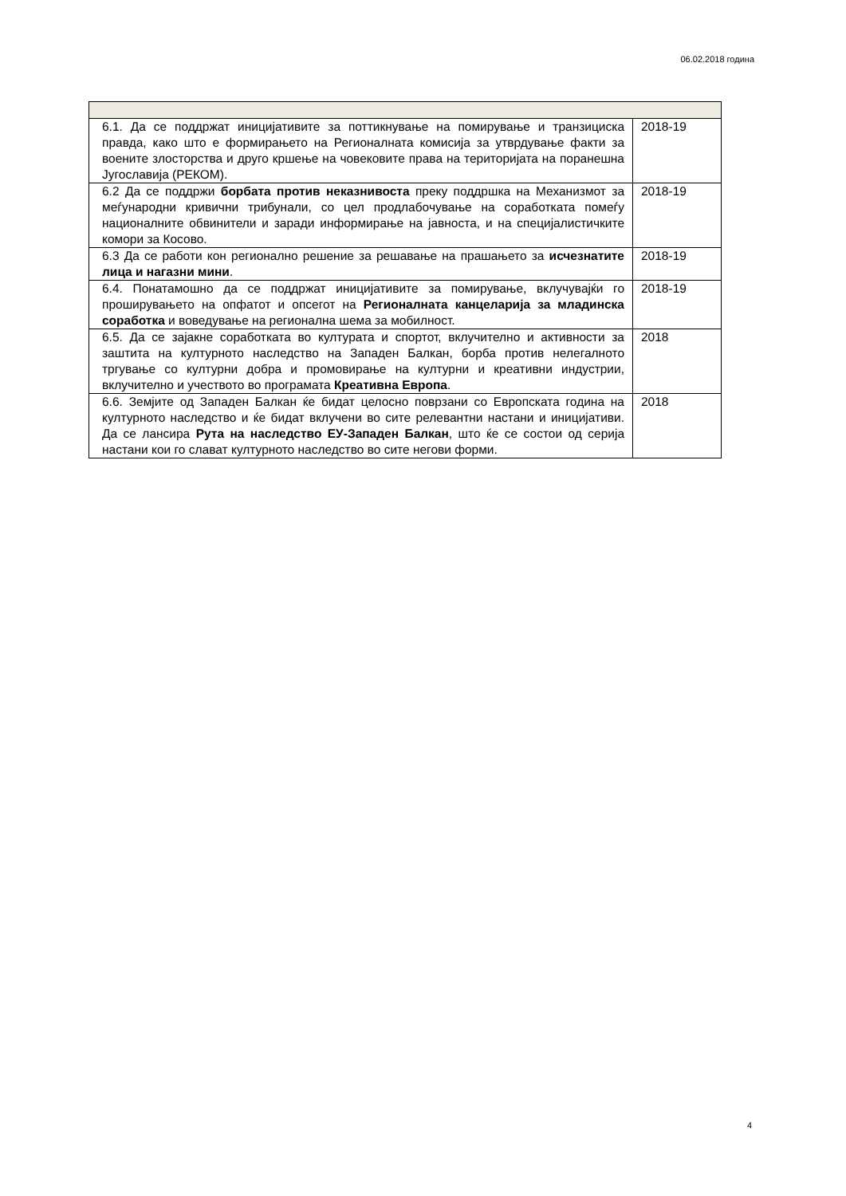06.02.2018 година
| 6.1. Да се поддржат иницијативите за поттикнување на помирување и транзициска правда, како што е формирањето на Регионалната комисија за утврдување факти за воените злосторства и друго кршење на човековите права на територијата на поранешна Југославија (РЕКОМ). | 2018-19 |
| 6.2 Да се поддржи борбата против неказнивоста преку поддршка на Механизмот за меѓународни кривични трибунали, со цел продлабочување на соработката помеѓу националните обвинители и заради информирање на јавноста, и на специјалистичките комори за Косово. | 2018-19 |
| 6.3 Да се работи кон регионално решение за решавање на прашањето за исчезнатите лица и нагазни мини . | 2018-19 |
| 6.4. Понатамошно да се поддржат иницијативите за помирување, вклучувајќи го проширувањето на опфатот и опсегот на Регионалната канцеларија за младинска соработка и воведување на регионална шема за мобилност. | 2018-19 |
| 6.5. Да се зајакне соработката во културата и спортот, вклучително и активности за заштита на културното наследство на Западен Балкан, борба против нелегалното тргување со културни добра и промовирање на културни и креативни индустрии, вклучително и учеството во програмата Креативна Европа . | 2018 |
| 6.6. Земјите од Западен Балкан ќе бидат целосно поврзани со Европската година на културното наследство и ќе бидат вклучени во сите релевантни настани и иницијативи. Да се лансира Рута на наследство ЕУ-Западен Балкан , што ќе се состои од серија настани кои го слават културното наследство во сите негови форми. | 2018 |
4